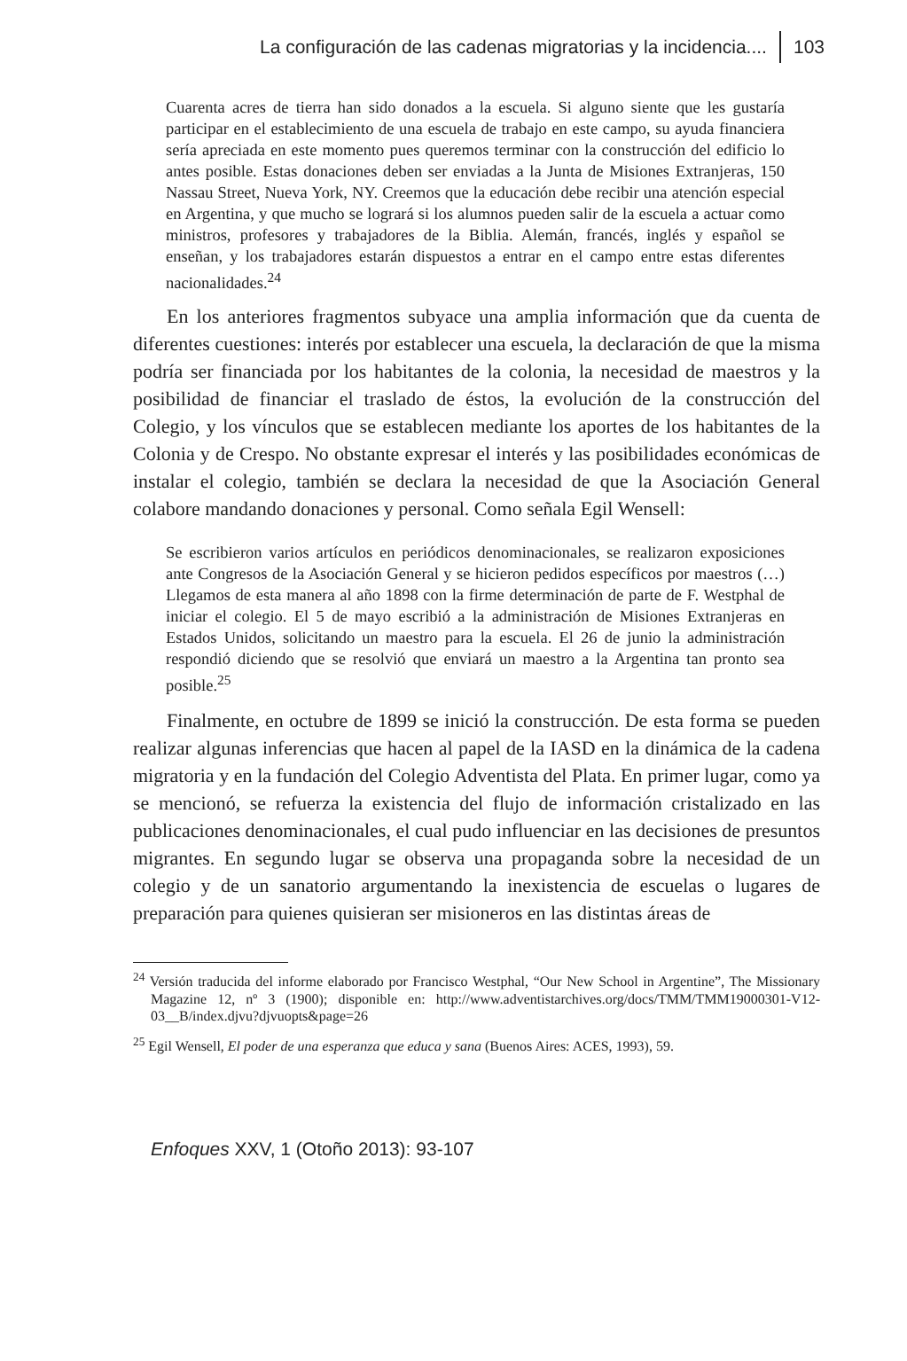La configuración de las cadenas migratorias y la incidencia.... 103
Cuarenta acres de tierra han sido donados a la escuela. Si alguno siente que les gustaría participar en el establecimiento de una escuela de trabajo en este campo, su ayuda financiera sería apreciada en este momento pues queremos terminar con la construcción del edificio lo antes posible. Estas donaciones deben ser enviadas a la Junta de Misiones Extranjeras, 150 Nassau Street, Nueva York, NY. Creemos que la educación debe recibir una atención especial en Argentina, y que mucho se logrará si los alumnos pueden salir de la escuela a actuar como ministros, profesores y trabajadores de la Biblia. Alemán, francés, inglés y español se enseñan, y los trabajadores estarán dispuestos a entrar en el campo entre estas diferentes nacionalidades.<sup>24</sup>
En los anteriores fragmentos subyace una amplia información que da cuenta de diferentes cuestiones: interés por establecer una escuela, la declaración de que la misma podría ser financiada por los habitantes de la colonia, la necesidad de maestros y la posibilidad de financiar el traslado de éstos, la evolución de la construcción del Colegio, y los vínculos que se establecen mediante los aportes de los habitantes de la Colonia y de Crespo. No obstante expresar el interés y las posibilidades económicas de instalar el colegio, también se declara la necesidad de que la Asociación General colabore mandando donaciones y personal. Como señala Egil Wensell:
Se escribieron varios artículos en periódicos denominacionales, se realizaron exposiciones ante Congresos de la Asociación General y se hicieron pedidos específicos por maestros (…) Llegamos de esta manera al año 1898 con la firme determinación de parte de F. Westphal de iniciar el colegio. El 5 de mayo escribió a la administración de Misiones Extranjeras en Estados Unidos, solicitando un maestro para la escuela. El 26 de junio la administración respondió diciendo que se resolvió que enviará un maestro a la Argentina tan pronto sea posible.<sup>25</sup>
Finalmente, en octubre de 1899 se inició la construcción. De esta forma se pueden realizar algunas inferencias que hacen al papel de la IASD en la dinámica de la cadena migratoria y en la fundación del Colegio Adventista del Plata. En primer lugar, como ya se mencionó, se refuerza la existencia del flujo de información cristalizado en las publicaciones denominacionales, el cual pudo influenciar en las decisiones de presuntos migrantes. En segundo lugar se observa una propaganda sobre la necesidad de un colegio y de un sanatorio argumentando la inexistencia de escuelas o lugares de preparación para quienes quisieran ser misioneros en las distintas áreas de
<sup>24</sup> Versión traducida del informe elaborado por Francisco Westphal, “Our New School in Argentine”, The Missionary Magazine 12, nº 3 (1900); disponible en: http://www.adventistarchives.org/docs/TMM/TMM19000301-V12-03__B/index.djvu?djvuopts&page=26
<sup>25</sup> Egil Wensell, El poder de una esperanza que educa y sana (Buenos Aires: ACES, 1993), 59.
Enfoques XXV, 1 (Otoño 2013): 93-107